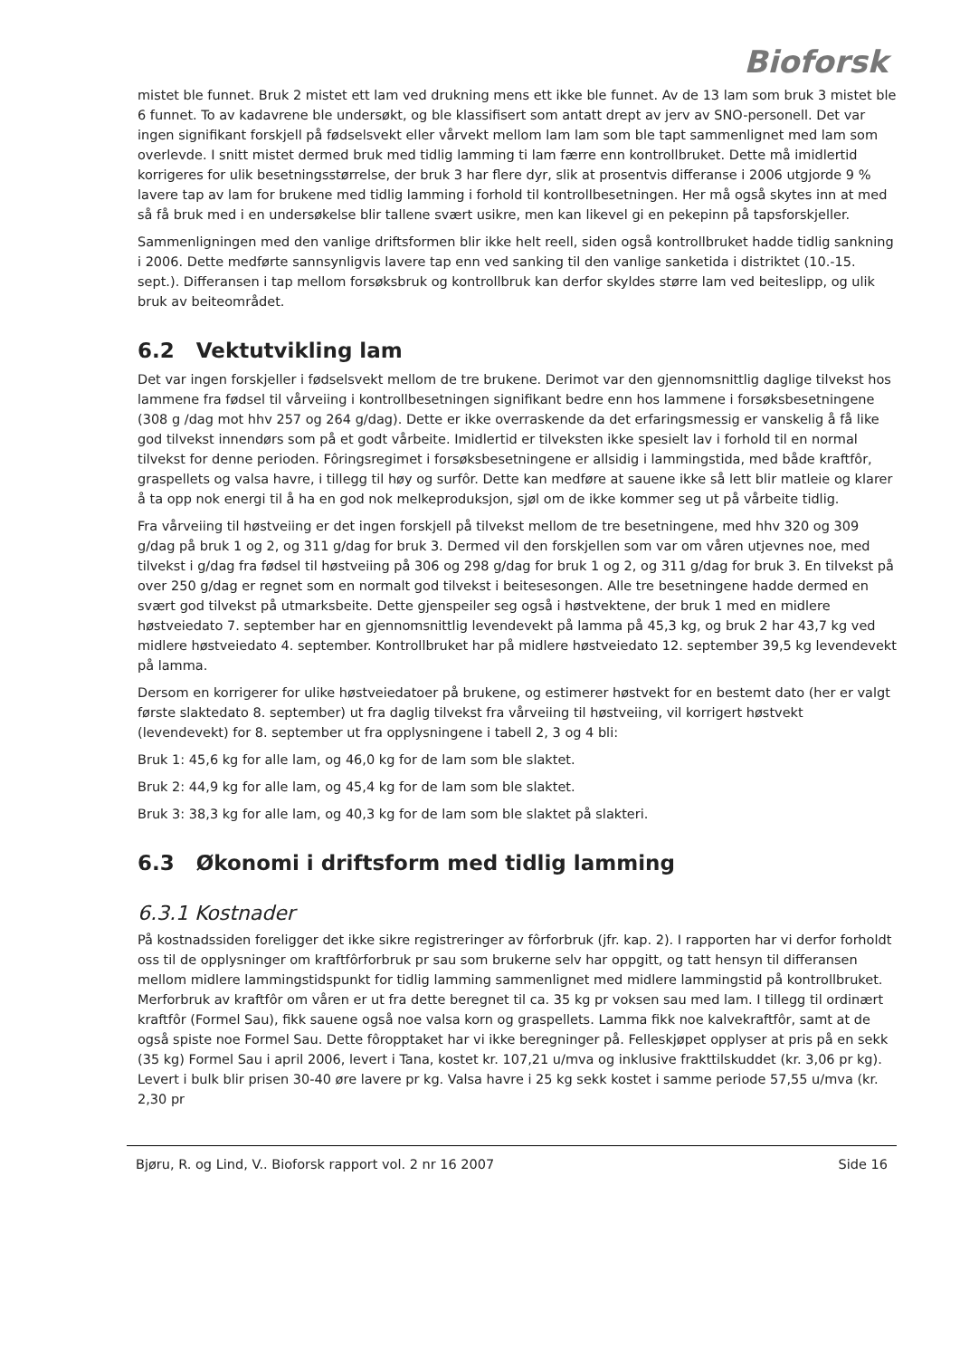Bioforsk
mistet ble funnet. Bruk 2 mistet ett lam ved drukning mens ett ikke ble funnet. Av de 13 lam som bruk 3 mistet ble 6 funnet. To av kadavrene ble undersøkt, og ble klassifisert som antatt drept av jerv av SNO-personell. Det var ingen signifikant forskjell på fødselsvekt eller vårvekt mellom lam lam som ble tapt sammenlignet med lam som overlevde. I snitt mistet dermed bruk med tidlig lamming ti lam færre enn kontrollbruket. Dette må imidlertid korrigeres for ulik besetningsstørrelse, der bruk 3 har flere dyr, slik at prosentvis differanse i 2006 utgjorde 9 % lavere tap av lam for brukene med tidlig lamming i forhold til kontrollbesetningen. Her må også skytes inn at med så få bruk med i en undersøkelse blir tallene svært usikre, men kan likevel gi en pekepinn på tapsforskjeller.
Sammenligningen med den vanlige driftsformen blir ikke helt reell, siden også kontrollbruket hadde tidlig sankning i 2006. Dette medførte sannsynligvis lavere tap enn ved sanking til den vanlige sanketida i distriktet (10.-15. sept.). Differansen i tap mellom forsøksbruk og kontrollbruk kan derfor skyldes større lam ved beiteslipp, og ulik bruk av beiteområdet.
6.2 Vektutvikling lam
Det var ingen forskjeller i fødselsvekt mellom de tre brukene. Derimot var den gjennomsnittlig daglige tilvekst hos lammene fra fødsel til vårveiing i kontrollbesetningen signifikant bedre enn hos lammene i forsøksbesetningene (308 g /dag mot hhv 257 og 264 g/dag). Dette er ikke overraskende da det erfaringsmessig er vanskelig å få like god tilvekst innendørs som på et godt vårbeite. Imidlertid er tilveksten ikke spesielt lav i forhold til en normal tilvekst for denne perioden. Fôringsregimet i forsøksbesetningene er allsidig i lammingstida, med både kraftfôr, graspellets og valsa havre, i tillegg til høy og surfôr. Dette kan medføre at sauene ikke så lett blir matleie og klarer å ta opp nok energi til å ha en god nok melkeproduksjon, sjøl om de ikke kommer seg ut på vårbeite tidlig.
Fra vårveiing til høstveiing er det ingen forskjell på tilvekst mellom de tre besetningene, med hhv 320 og 309 g/dag på bruk 1 og 2, og 311 g/dag for bruk 3. Dermed vil den forskjellen som var om våren utjevnes noe, med tilvekst i g/dag fra fødsel til høstveiing på 306 og 298 g/dag for bruk 1 og 2, og 311 g/dag for bruk 3. En tilvekst på over 250 g/dag er regnet som en normalt god tilvekst i beitesesongen. Alle tre besetningene hadde dermed en svært god tilvekst på utmarksbeite. Dette gjenspeiler seg også i høstvektene, der bruk 1 med en midlere høstveiedato 7. september har en gjennomsnittlig levendevekt på lamma på 45,3 kg, og bruk 2 har 43,7 kg ved midlere høstveiedato 4. september. Kontrollbruket har på midlere høstveiedato 12. september 39,5 kg levendevekt på lamma.
Dersom en korrigerer for ulike høstveiedatoer på brukene, og estimerer høstvekt for en bestemt dato (her er valgt første slaktedato 8. september) ut fra daglig tilvekst fra vårveiing til høstveiing, vil korrigert høstvekt (levendevekt) for 8. september ut fra opplysningene i tabell 2, 3 og 4 bli:
Bruk 1: 45,6 kg for alle lam, og 46,0 kg for de lam som ble slaktet.
Bruk 2: 44,9 kg for alle lam, og 45,4 kg for de lam som ble slaktet.
Bruk 3: 38,3 kg for alle lam, og 40,3 kg for de lam som ble slaktet på slakteri.
6.3 Økonomi i driftsform med tidlig lamming
6.3.1 Kostnader
På kostnadssiden foreligger det ikke sikre registreringer av fôrforbruk (jfr. kap. 2). I rapporten har vi derfor forholdt oss til de opplysninger om kraftfôrforbruk pr sau som brukerne selv har oppgitt, og tatt hensyn til differansen mellom midlere lammingstidspunkt for tidlig lamming sammenlignet med midlere lammingstid på kontrollbruket. Merforbruk av kraftfôr om våren er ut fra dette beregnet til ca. 35 kg pr voksen sau med lam. I tillegg til ordinært kraftfôr (Formel Sau), fikk sauene også noe valsa korn og graspellets. Lamma fikk noe kalvekraftfôr, samt at de også spiste noe Formel Sau. Dette fôropptaket har vi ikke beregninger på. Felleskjøpet opplyser at pris på en sekk (35 kg) Formel Sau i april 2006, levert i Tana, kostet kr. 107,21 u/mva og inklusive frakttilskuddet (kr. 3,06 pr kg). Levert i bulk blir prisen 30-40 øre lavere pr kg. Valsa havre i 25 kg sekk kostet i samme periode 57,55 u/mva (kr. 2,30 pr
Bjøru, R. og Lind, V.. Bioforsk rapport vol. 2 nr 16 2007 Side 16